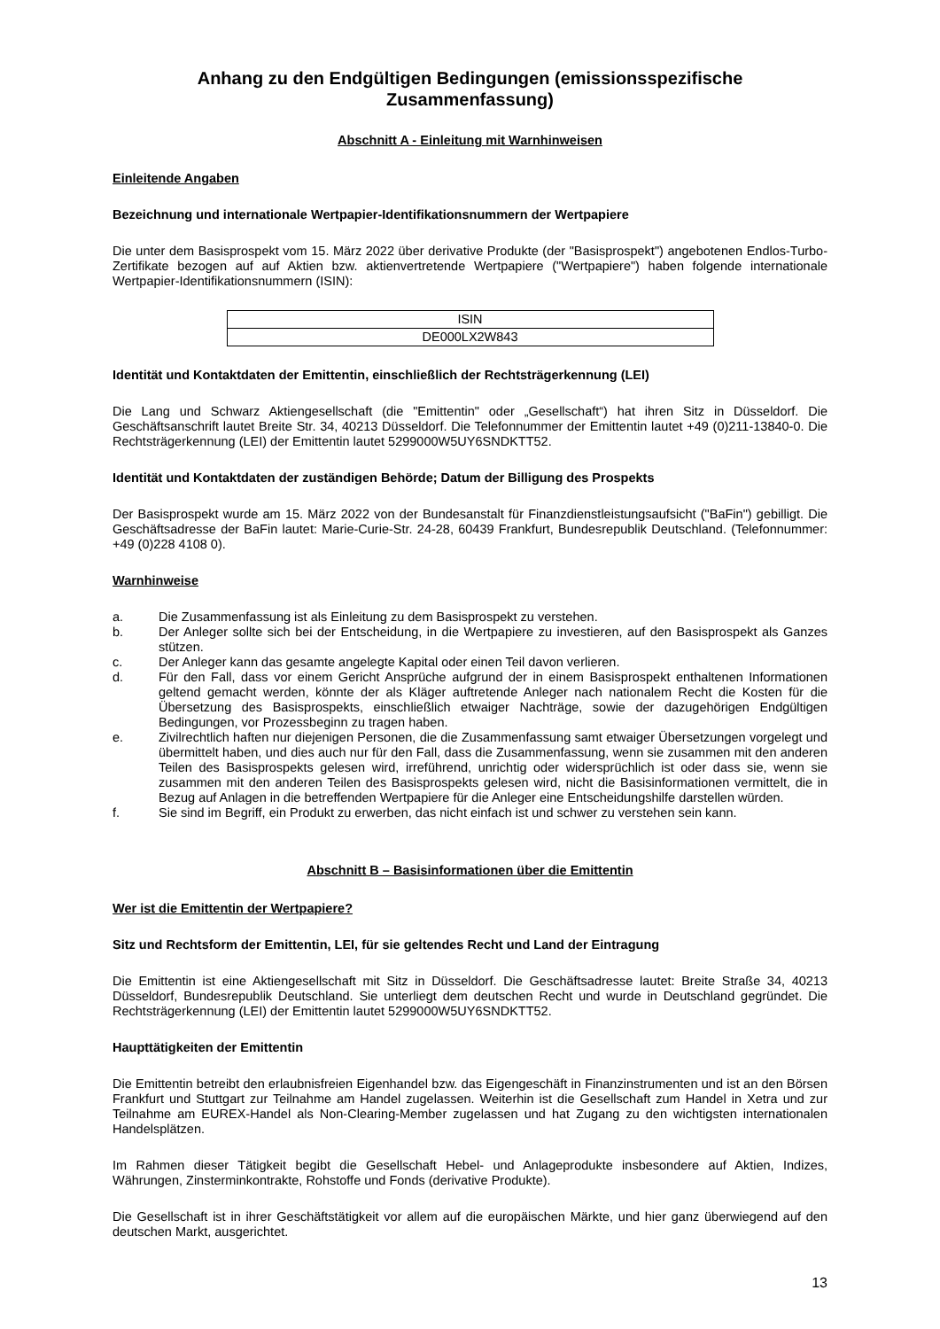Anhang zu den Endgültigen Bedingungen (emissionsspezifische Zusammenfassung)
Abschnitt A - Einleitung mit Warnhinweisen
Einleitende Angaben
Bezeichnung und internationale Wertpapier-Identifikationsnummern der Wertpapiere
Die unter dem Basisprospekt vom 15. März 2022 über derivative Produkte (der "Basisprospekt") angebotenen Endlos-Turbo-Zertifikate bezogen auf auf Aktien bzw. aktienvertretende Wertpapiere ("Wertpapiere") haben folgende internationale Wertpapier-Identifikationsnummern (ISIN):
| ISIN |
| DE000LX2W843 |
Identität und Kontaktdaten der Emittentin, einschließlich der Rechtsträgerkennung (LEI)
Die Lang und Schwarz Aktiengesellschaft (die "Emittentin" oder „Gesellschaft“) hat ihren Sitz in Düsseldorf. Die Geschäftsanschrift lautet Breite Str. 34, 40213 Düsseldorf. Die Telefonnummer der Emittentin lautet +49 (0)211-13840-0. Die Rechtsträgerkennung (LEI) der Emittentin lautet 5299000W5UY6SNDKTT52.
Identität und Kontaktdaten der zuständigen Behörde; Datum der Billigung des Prospekts
Der Basisprospekt wurde am 15. März 2022 von der Bundesanstalt für Finanzdienstleistungsaufsicht ("BaFin") gebilligt. Die Geschäftsadresse der BaFin lautet: Marie-Curie-Str. 24-28, 60439 Frankfurt, Bundesrepublik Deutschland. (Telefonnummer: +49 (0)228 4108 0).
Warnhinweise
a. Die Zusammenfassung ist als Einleitung zu dem Basisprospekt zu verstehen.
b. Der Anleger sollte sich bei der Entscheidung, in die Wertpapiere zu investieren, auf den Basisprospekt als Ganzes stützen.
c. Der Anleger kann das gesamte angelegte Kapital oder einen Teil davon verlieren.
d. Für den Fall, dass vor einem Gericht Ansprüche aufgrund der in einem Basisprospekt enthaltenen Informationen geltend gemacht werden, könnte der als Kläger auftretende Anleger nach nationalem Recht die Kosten für die Übersetzung des Basisprospekts, einschließlich etwaiger Nachträge, sowie der dazugehörigen Endgültigen Bedingungen, vor Prozessbeginn zu tragen haben.
e. Zivilrechtlich haften nur diejenigen Personen, die die Zusammenfassung samt etwaiger Übersetzungen vorgelegt und übermittelt haben, und dies auch nur für den Fall, dass die Zusammenfassung, wenn sie zusammen mit den anderen Teilen des Basisprospekts gelesen wird, irreführend, unrichtig oder widersprüchlich ist oder dass sie, wenn sie zusammen mit den anderen Teilen des Basisprospekts gelesen wird, nicht die Basisinformationen vermittelt, die in Bezug auf Anlagen in die betreffenden Wertpapiere für die Anleger eine Entscheidungshilfe darstellen würden.
f. Sie sind im Begriff, ein Produkt zu erwerben, das nicht einfach ist und schwer zu verstehen sein kann.
Abschnitt B – Basisinformationen über die Emittentin
Wer ist die Emittentin der Wertpapiere?
Sitz und Rechtsform der Emittentin, LEI, für sie geltendes Recht und Land der Eintragung
Die Emittentin ist eine Aktiengesellschaft mit Sitz in Düsseldorf. Die Geschäftsadresse lautet: Breite Straße 34, 40213 Düsseldorf, Bundesrepublik Deutschland. Sie unterliegt dem deutschen Recht und wurde in Deutschland gegründet. Die Rechtsträgerkennung (LEI) der Emittentin lautet 5299000W5UY6SNDKTT52.
Haupttätigkeiten der Emittentin
Die Emittentin betreibt den erlaubnisfreien Eigenhandel bzw. das Eigengeschäft in Finanzinstrumenten und ist an den Börsen Frankfurt und Stuttgart zur Teilnahme am Handel zugelassen. Weiterhin ist die Gesellschaft zum Handel in Xetra und zur Teilnahme am EUREX-Handel als Non-Clearing-Member zugelassen und hat Zugang zu den wichtigsten internationalen Handelsplätzen.
Im Rahmen dieser Tätigkeit begibt die Gesellschaft Hebel- und Anlageprodukte insbesondere auf Aktien, Indizes, Währungen, Zinsterminkontrakte, Rohstoffe und Fonds (derivative Produkte).
Die Gesellschaft ist in ihrer Geschäftstätigkeit vor allem auf die europäischen Märkte, und hier ganz überwiegend auf den deutschen Markt, ausgerichtet.
13